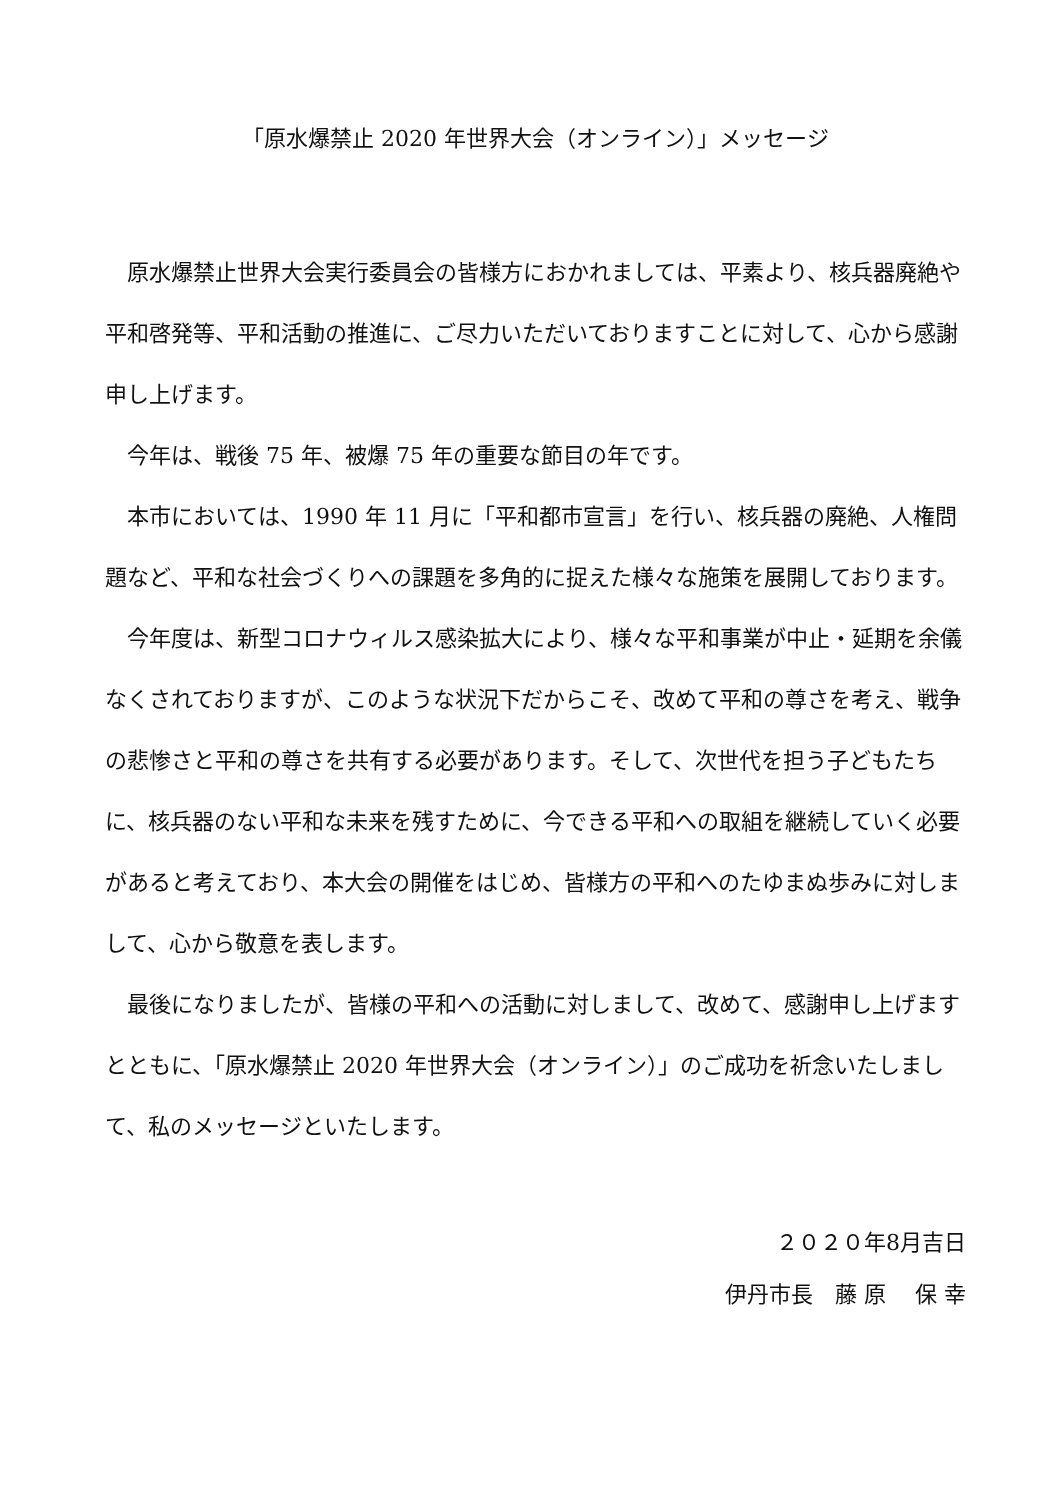「原水爆禁止 2020 年世界大会（オンライン）」メッセージ
原水爆禁止世界大会実行委員会の皆様方におかれましては、平素より、核兵器廃絶や平和啓発等、平和活動の推進に、ご尽力いただいておりますことに対して、心から感謝申し上げます。
今年は、戦後 75 年、被爆 75 年の重要な節目の年です。
本市においては、1990 年 11 月に「平和都市宣言」を行い、核兵器の廃絶、人権問題など、平和な社会づくりへの課題を多角的に捉えた様々な施策を展開しております。
今年度は、新型コロナウィルス感染拡大により、様々な平和事業が中止・延期を余儀なくされておりますが、このような状況下だからこそ、改めて平和の尊さを考え、戦争の悲惨さと平和の尊さを共有する必要があります。そして、次世代を担う子どもたちに、核兵器のない平和な未来を残すために、今できる平和への取組を継続していく必要があると考えており、本大会の開催をはじめ、皆様方の平和へのたゆまぬ歩みに対しまして、心から敬意を表します。
最後になりましたが、皆様の平和への活動に対しまして、改めて、感謝申し上げますとともに、「原水爆禁止 2020 年世界大会（オンライン）」のご成功を祈念いたしまして、私のメッセージといたします。
２０２０年8月吉日
伊丹市長　藤 原　 保 幸